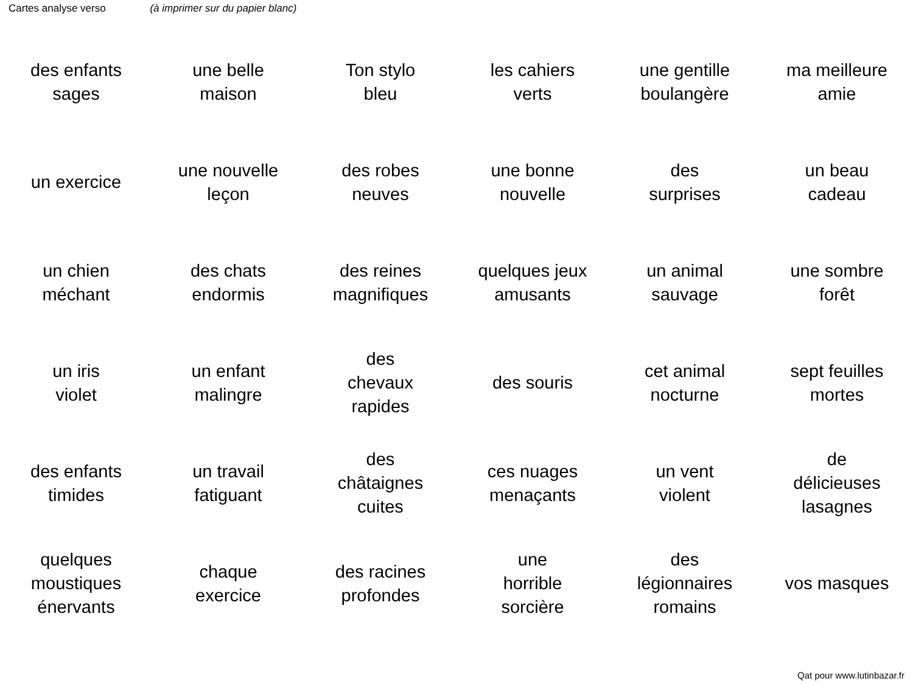Cartes analyse verso (à imprimer sur du papier blanc)
| des enfants sages | une belle maison | Ton stylo bleu | les cahiers verts | une gentille boulangère | ma meilleure amie |
| un exercice | une nouvelle leçon | des robes neuves | une bonne nouvelle | des surprises | un beau cadeau |
| un chien méchant | des chats endormis | des reines magnifiques | quelques jeux amusants | un animal sauvage | une sombre forêt |
| un iris violet | un enfant malingre | des chevaux rapides | des souris | cet animal nocturne | sept feuilles mortes |
| des enfants timides | un travail fatiguant | des châtaignes cuites | ces nuages menaçants | un vent violent | de délicieuses lasagnes |
| quelques moustiques énervants | chaque exercice | des racines profondes | une horrible sorcière | des légionnaires romains | vos masques |
Qat pour www.lutinbazar.fr